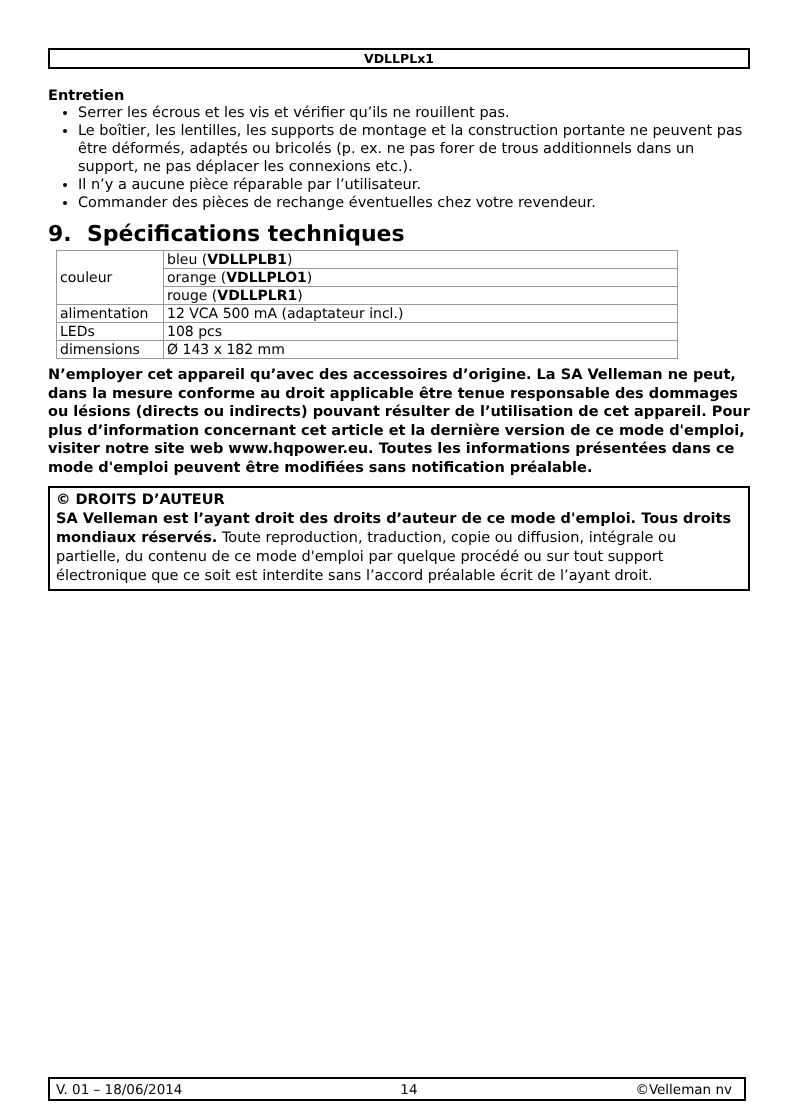VDLLPLx1
Entretien
Serrer les écrous et les vis et vérifier qu’ils ne rouillent pas.
Le boîtier, les lentilles, les supports de montage et la construction portante ne peuvent pas être déformés, adaptés ou bricolés (p. ex. ne pas forer de trous additionnels dans un support, ne pas déplacer les connexions etc.).
Il n’y a aucune pièce réparable par l’utilisateur.
Commander des pièces de rechange éventuelles chez votre revendeur.
9. Spécifications techniques
| couleur | bleu ( VDLLPLB1 ) |
| | orange ( VDLLPLO1 ) |
| | rouge ( VDLLPLR1 ) |
| alimentation | 12 VCA 500 mA (adaptateur incl.) |
| LEDs | 108 pcs |
| dimensions | Ø 143 x 182 mm |
N’employer cet appareil qu’avec des accessoires d’origine. La SA Velleman ne peut, dans la mesure conforme au droit applicable être tenue responsable des dommages ou lésions (directs ou indirects) pouvant résulter de l’utilisation de cet appareil. Pour plus d’information concernant cet article et la dernière version de ce mode d'emploi, visiter notre site web www.hqpower.eu. Toutes les informations présentées dans ce mode d'emploi peuvent être modifiées sans notification préalable.
© DROITS D’AUTEUR
SA Velleman est l’ayant droit des droits d’auteur de ce mode d'emploi. Tous droits mondiaux réservés. Toute reproduction, traduction, copie ou diffusion, intégrale ou partielle, du contenu de ce mode d'emploi par quelque procédé ou sur tout support électronique que ce soit est interdite sans l’accord préalable écrit de l’ayant droit.
V. 01 – 18/06/2014 14 ©Velleman nv